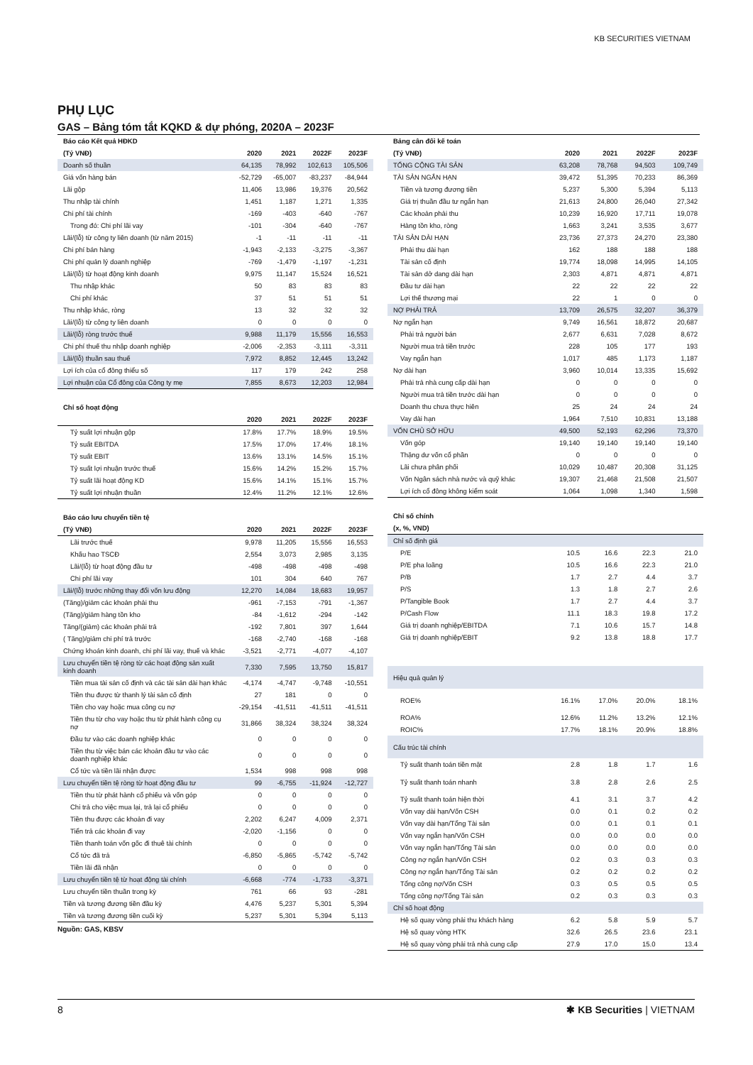KB SECURITIES VIETNAM
PHỤ LỤC
GAS – Bảng tóm tắt KQKD & dự phóng, 2020A – 2023F
| Báo cáo Kết quả HĐKD | | | | |
| --- | --- | --- | --- | --- |
| (Tỷ VNĐ) | 2020 | 2021 | 2022F | 2023F |
| Doanh số thuần | 64,135 | 78,992 | 102,613 | 105,506 |
| Giá vốn hàng bán | -52,729 | -65,007 | -83,237 | -84,944 |
| Lãi gộp | 11,406 | 13,986 | 19,376 | 20,562 |
| Thu nhập tài chính | 1,451 | 1,187 | 1,271 | 1,335 |
| Chi phí tài chính | -169 | -403 | -640 | -767 |
| Trong đó: Chi phí lãi vay | -101 | -304 | -640 | -767 |
| Lãi/(lỗ) từ công ty liên doanh (từ năm 2015) | -1 | -11 | -11 | -11 |
| Chi phí bán hàng | -1,943 | -2,133 | -3,275 | -3,367 |
| Chi phí quản lý doanh nghiệp | -769 | -1,479 | -1,197 | -1,231 |
| Lãi/(lỗ) từ hoạt động kinh doanh | 9,975 | 11,147 | 15,524 | 16,521 |
| Thu nhập khác | 50 | 83 | 83 | 83 |
| Chi phí khác | 37 | 51 | 51 | 51 |
| Thu nhập khác, ròng | 13 | 32 | 32 | 32 |
| Lãi/(lỗ) từ công ty liên doanh | 0 | 0 | 0 | 0 |
| Lãi/(lỗ) ròng trước thuế | 9,988 | 11,179 | 15,556 | 16,553 |
| Chi phí thuế thu nhập doanh nghiệp | -2,006 | -2,353 | -3,111 | -3,311 |
| Lãi/(lỗ) thuần sau thuế | 7,972 | 8,852 | 12,445 | 13,242 |
| Lợi ích của cổ đông thiểu số | 117 | 179 | 242 | 258 |
| Lợi nhuận của Cổ đông của Công ty mẹ | 7,855 | 8,673 | 12,203 | 12,984 |
| Chỉ số hoạt động | | | | |
| | 2020 | 2021 | 2022F | 2023F |
| Tỷ suất lợi nhuận gộp | 17.8% | 17.7% | 18.9% | 19.5% |
| Tỷ suất EBITDA | 17.5% | 17.0% | 17.4% | 18.1% |
| Tỷ suất EBIT | 13.6% | 13.1% | 14.5% | 15.1% |
| Tỷ suất lợi nhuận trước thuế | 15.6% | 14.2% | 15.2% | 15.7% |
| Tỷ suất lãi hoạt động KD | 15.6% | 14.1% | 15.1% | 15.7% |
| Tỷ suất lợi nhuận thuần | 12.4% | 11.2% | 12.1% | 12.6% |
| Báo cáo lưu chuyển tiền tệ | | | | |
| (Tỷ VNĐ) | 2020 | 2021 | 2022F | 2023F |
| Lãi trước thuế | 9,978 | 11,205 | 15,556 | 16,553 |
| Khấu hao TSCĐ | 2,554 | 3,073 | 2,985 | 3,135 |
| Lãi/(lỗ) từ hoạt động đầu tư | -498 | -498 | -498 | -498 |
| Chi phí lãi vay | 101 | 304 | 640 | 767 |
| Lãi/(lỗ) trước những thay đổi vốn lưu động | 12,270 | 14,084 | 18,683 | 19,957 |
| (Tăng)/giảm các khoản phải thu | -961 | -7,153 | -791 | -1,367 |
| (Tăng)/giảm hàng tồn kho | -84 | -1,612 | -294 | -142 |
| Tăng/(giảm) các khoản phải trả | -192 | 7,801 | 397 | 1,644 |
| ( Tăng)/giảm chi phí trả trước | -168 | -2,740 | -168 | -168 |
| Chứng khoán kinh doanh, chi phí lãi vay, thuế và khác | -3,521 | -2,771 | -4,077 | -4,107 |
| Lưu chuyển tiền tệ ròng từ các hoạt động sản xuất kinh doanh | 7,330 | 7,595 | 13,750 | 15,817 |
| Tiền mua tài sản cố định và các tài sản dài hạn khác | -4,174 | -4,747 | -9,748 | -10,551 |
| Tiền thu được từ thanh lý tài sản cố định | 27 | 181 | 0 | 0 |
| Tiền cho vay hoặc mua công cụ nợ | -29,154 | -41,511 | -41,511 | -41,511 |
| Tiền thu từ cho vay hoặc thu từ phát hành công cụ nợ | 31,866 | 38,324 | 38,324 | 38,324 |
| Đầu tư vào các doanh nghiệp khác | 0 | 0 | 0 | 0 |
| Tiền thu từ việc bán các khoản đầu tư vào các doanh nghiệp khác | 0 | 0 | 0 | 0 |
| Cổ tức và tiền lãi nhận được | 1,534 | 998 | 998 | 998 |
| Lưu chuyển tiền tệ ròng từ hoạt động đầu tư | 99 | -6,755 | -11,924 | -12,727 |
| Tiền thu từ phát hành cổ phiếu và vốn góp | 0 | 0 | 0 | 0 |
| Chi trả cho việc mua lại, trả lại cổ phiếu | 0 | 0 | 0 | 0 |
| Tiền thu được các khoản đi vay | 2,202 | 6,247 | 4,009 | 2,371 |
| Tiển trả các khoản đi vay | -2,020 | -1,156 | 0 | 0 |
| Tiền thanh toán vốn gốc đi thuê tài chính | 0 | 0 | 0 | 0 |
| Cổ tức đã trả | -6,850 | -5,865 | -5,742 | -5,742 |
| Tiền lãi đã nhận | 0 | 0 | 0 | 0 |
| Lưu chuyển tiền tệ từ hoạt động tài chính | -6,668 | -774 | -1,733 | -3,371 |
| Lưu chuyển tiền thuần trong kỳ | 761 | 66 | 93 | -281 |
| Tiền và tương đương tiền đầu kỳ | 4,476 | 5,237 | 5,301 | 5,394 |
| Tiền và tương đương tiền cuối kỳ | 5,237 | 5,301 | 5,394 | 5,113 |
Nguồn: GAS, KBSV
| Bảng cân đối kế toán | | | | |
| --- | --- | --- | --- | --- |
| (Tỷ VNĐ) | 2020 | 2021 | 2022F | 2023F |
| TỔNG CỘNG TÀI SẢN | 63,208 | 78,768 | 94,503 | 109,749 |
| TÀI SẢN NGẮN HẠN | 39,472 | 51,395 | 70,233 | 86,369 |
| Tiền và tương đương tiền | 5,237 | 5,300 | 5,394 | 5,113 |
| Giá trị thuần đầu tư ngắn hạn | 21,613 | 24,800 | 26,040 | 27,342 |
| Các khoản phải thu | 10,239 | 16,920 | 17,711 | 19,078 |
| Hàng tồn kho, ròng | 1,663 | 3,241 | 3,535 | 3,677 |
| TÀI SẢN DÀI HẠN | 23,736 | 27,373 | 24,270 | 23,380 |
| Phải thu dài hạn | 162 | 188 | 188 | 188 |
| Tài sản cố định | 19,774 | 18,098 | 14,995 | 14,105 |
| Tài sản dở dang dài hạn | 2,303 | 4,871 | 4,871 | 4,871 |
| Đầu tư dài hạn | 22 | 22 | 22 | 22 |
| Lợi thế thương mại | 22 | 1 | 0 | 0 |
| NỢ PHẢI TRẢ | 13,709 | 26,575 | 32,207 | 36,379 |
| Nợ ngắn hạn | 9,749 | 16,561 | 18,872 | 20,687 |
| Phải trả người bán | 2,677 | 6,631 | 7,028 | 8,672 |
| Người mua trả tiền trước | 228 | 105 | 177 | 193 |
| Vay ngắn hạn | 1,017 | 485 | 1,173 | 1,187 |
| Nợ dài hạn | 3,960 | 10,014 | 13,335 | 15,692 |
| Phải trả nhà cung cấp dài hạn | 0 | 0 | 0 | 0 |
| Người mua trả tiền trước dài hạn | 0 | 0 | 0 | 0 |
| Doanh thu chưa thực hiên | 25 | 24 | 24 | 24 |
| Vay dài hạn | 1,964 | 7,510 | 10,831 | 13,188 |
| VỐN CHỦ SỞ HỮU | 49,500 | 52,193 | 62,296 | 73,370 |
| Vốn góp | 19,140 | 19,140 | 19,140 | 19,140 |
| Thặng dư vốn cổ phần | 0 | 0 | 0 | 0 |
| Lãi chưa phân phối | 10,029 | 10,487 | 20,308 | 31,125 |
| Vốn Ngân sách nhà nước và quỹ khác | 19,307 | 21,468 | 21,508 | 21,507 |
| Lợi ích cổ đông không kiểm soát | 1,064 | 1,098 | 1,340 | 1,598 |
| Chỉ số chính | | | | |
| (x, %, VND) | | | | |
| Chỉ số định giá | | | | |
| P/E | 10.5 | 16.6 | 22.3 | 21.0 |
| P/E pha loãng | 10.5 | 16.6 | 22.3 | 21.0 |
| P/B | 1.7 | 2.7 | 4.4 | 3.7 |
| P/S | 1.3 | 1.8 | 2.7 | 2.6 |
| P/Tangible Book | 1.7 | 2.7 | 4.4 | 3.7 |
| P/Cash Flow | 11.1 | 18.3 | 19.8 | 17.2 |
| Giá trị doanh nghiệp/EBITDA | 7.1 | 10.6 | 15.7 | 14.8 |
| Giá trị doanh nghiệp/EBIT | 9.2 | 13.8 | 18.8 | 17.7 |
| Hiệu quả quản lý | | | | |
| ROE% | 16.1% | 17.0% | 20.0% | 18.1% |
| ROA% | 12.6% | 11.2% | 13.2% | 12.1% |
| ROIC% | 17.7% | 18.1% | 20.9% | 18.8% |
| Cấu trúc tài chính | | | | |
| Tỷ suất thanh toán tiền mặt | 2.8 | 1.8 | 1.7 | 1.6 |
| Tỷ suất thanh toán nhanh | 3.8 | 2.8 | 2.6 | 2.5 |
| Tỷ suất thanh toán hiện thời | 4.1 | 3.1 | 3.7 | 4.2 |
| Vốn vay dài hạn/Vốn CSH | 0.0 | 0.1 | 0.2 | 0.2 |
| Vốn vay dài hạn/Tổng Tài sản | 0.0 | 0.1 | 0.1 | 0.1 |
| Vốn vay ngắn hạn/Vốn CSH | 0.0 | 0.0 | 0.0 | 0.0 |
| Vốn vay ngắn hạn/Tổng Tài sản | 0.0 | 0.0 | 0.0 | 0.0 |
| Công nợ ngắn hạn/Vốn CSH | 0.2 | 0.3 | 0.3 | 0.3 |
| Công nợ ngắn hạn/Tổng Tài sản | 0.2 | 0.2 | 0.2 | 0.2 |
| Tổng công nợ/Vốn CSH | 0.3 | 0.5 | 0.5 | 0.5 |
| Tổng công nợ/Tổng Tài sản | 0.2 | 0.3 | 0.3 | 0.3 |
| Chỉ số hoạt động | | | | |
| Hệ số quay vòng phải thu khách hàng | 6.2 | 5.8 | 5.9 | 5.7 |
| Hệ số quay vòng HTK | 32.6 | 26.5 | 23.6 | 23.1 |
| Hệ số quay vòng phải trả nhà cung cấp | 27.9 | 17.0 | 15.0 | 13.4 |
8 ✱ KB Securities | VIETNAM